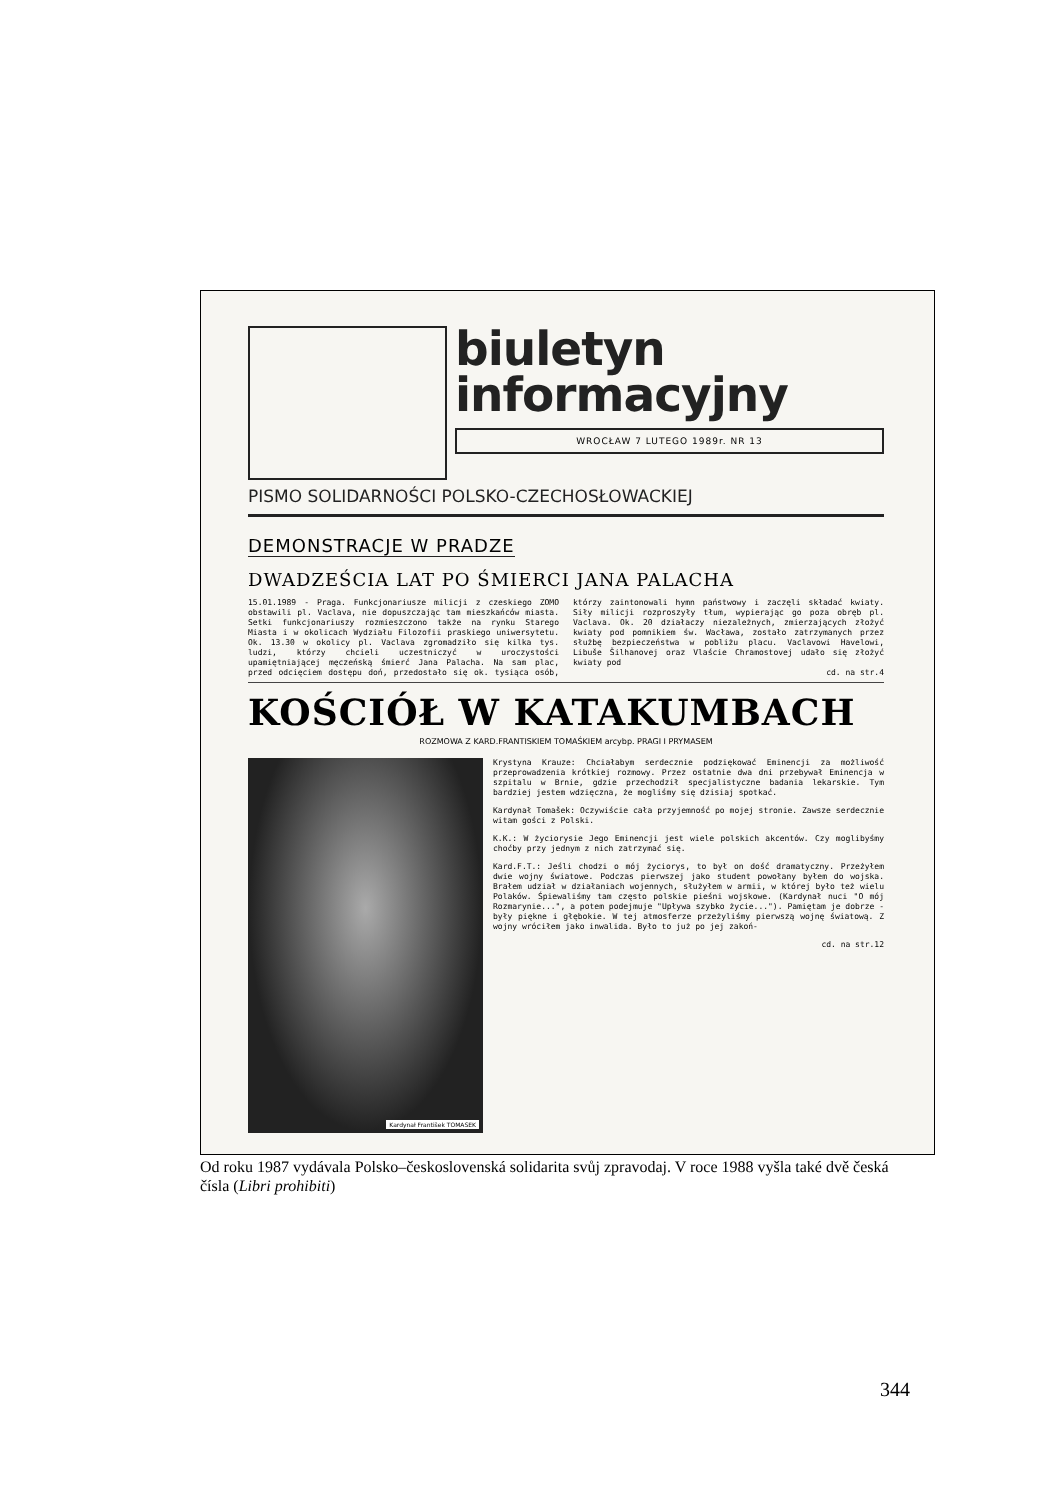biuletyn
informacyjny
WROCŁAW 7 LUTEGO 1989r. NR 13
PISMO SOLIDARNOŚCI POLSKO-CZECHOSŁOWACKIEJ
DEMONSTRACJE W PRADZE
DWADZEŚCIA LAT PO ŚMIERCI JANA PALACHA
15.01.1989 - Praga. Funkcjonariusze milicji z czeskiego ZOMO obstawili pl. Vaclava, nie dopuszczając tam mieszkańców miasta. Setki funkcjonariuszy rozmieszczono także na rynku Starego Miasta i w okolicach Wydziału Filozofii praskiego uniwersytetu. Ok. 13.30 w okolicy pl. Vaclava zgromadziło się kilka tys. ludzi, którzy chcieli uczestniczyć w uroczystości upamiętniającej męczeńską śmierć Jana Palacha. Na sam plac, przed odcięciem dostępu doń, przedostało się ok. tysiąca osób, którzy zaintonowali hymn państwowy i zaczęli składać kwiaty. Siły milicji rozproszyły tłum, wypierając go poza obręb pl. Vaclava. Ok. 20 działaczy niezależnych, zmierzających złożyć kwiaty pod pomnikiem św. Wacława, zostało zatrzymanych przez służbę bezpieczeństwa w pobliżu placu. Vaclavowi Havelowi, Libuše Šilhanovej oraz Vlaście Chramostovej udało się złożyć kwiaty pod
cd. na str.4
KOŚCIÓŁ W KATAKUMBACH
ROZMOWA Z KARD.FRANTISKIEM TOMAŚKIEM arcybp. PRAGI I PRYMASEM
Kardynał František TOMASEK
Krystyna Krauze: Chciałabym serdecznie podziękować Eminencji za możliwość przeprowadzenia krótkiej rozmowy. Przez ostatnie dwa dni przebywał Eminencja w szpitalu w Brnie, gdzie przechodził specjalistyczne badania lekarskie. Tym bardziej jestem wdzięczna, że mogliśmy się dzisiaj spotkać.
Kardynał Tomašek: Oczywiście cała przyjemność po mojej stronie. Zawsze serdecznie witam gości z Polski.
K.K.: W życiorysie Jego Eminencji jest wiele polskich akcentów. Czy moglibyśmy choćby przy jednym z nich zatrzymać się.
Kard.F.T.: Jeśli chodzi o mój życiorys, to był on dość dramatyczny. Przeżyłem dwie wojny światowe. Podczas pierwszej jako student powołany byłem do wojska. Brałem udział w działaniach wojennych, służyłem w armii, w której było też wielu Polaków. Śpiewaliśmy tam często polskie pieśni wojskowe. (Kardynał nuci "O mój Rozmarynie...", a potem podejmuje "Upływa szybko życie..."). Pamiętam je dobrze - były piękne i głębokie. W tej atmosferze przeżyliśmy pierwszą wojnę światową. Z wojny wróciłem jako inwalida. Było to już po jej zakoń-
cd. na str.12
Od roku 1987 vydávala Polsko–československá solidarita svůj zpravodaj. V roce 1988 vyšla také dvě česká čísla (Libri prohibiti)
344